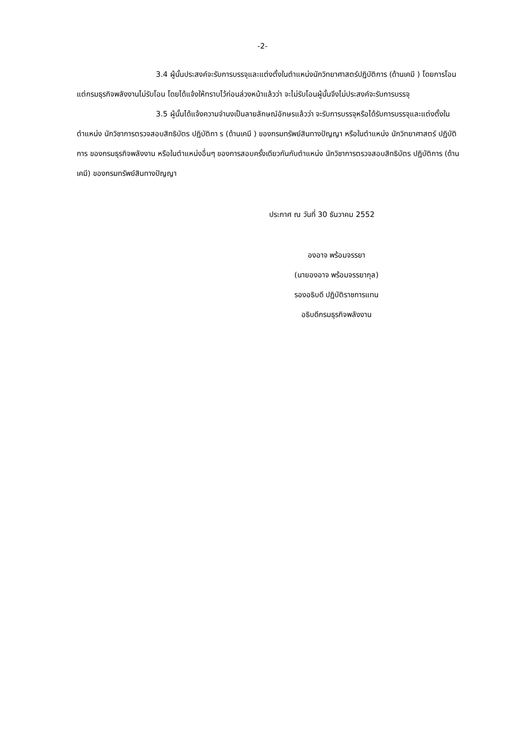-2-
3.4 ผู้นั้นประสงค์จะรับการบรรจุและแต่งตั้งในตำแหน่งนักวิทยาศาสตร์ปฏิบัติการ (ด้านเคมี ) โดยการโอน แต่กรมธุรกิจพลังงานไม่รับโอน โดยได้แจ้งให้ทราบไว้ก่อนล่วงหน้าแล้วว่า จะไม่รับโอนผู้นั้นจึงไม่ประสงค์จะรับการบรรจุ
3.5 ผู้นั้นได้แจ้งความจำนงเป็นลายลักษณ์อักษรแล้วว่า จะรับการบรรจุหรือได้รับการบรรจุและแต่งตั้งในตำแหน่ง นักวิชาการตรวจสอบสิทธิบัตร ปฏิบัติกา ร (ด้านเคมี ) ของกรมทรัพย์สินทางปัญญา หรือในตำแหน่ง นักวิทยาศาสตร์ ปฏิบัติการ ของกรมธุรกิจพลังงาน หรือในตำแหน่งอื่นๆ ของการสอบครั้งเดียวกันกับตำแหน่ง นักวิชาการตรวจสอบสิทธิบัตร ปฏิบัติการ (ด้านเคมี) ของกรมทรัพย์สินทางปัญญา
ประกาศ ณ วันที่ 30 ธันวาคม 2552
องอาจ พร้อมจรรยา
(นายองอาจ พร้อมจรรยากุล)
รองอธิบดี ปฏิบัติราชการแทน
อธิบดีกรมธุรกิจพลังงาน